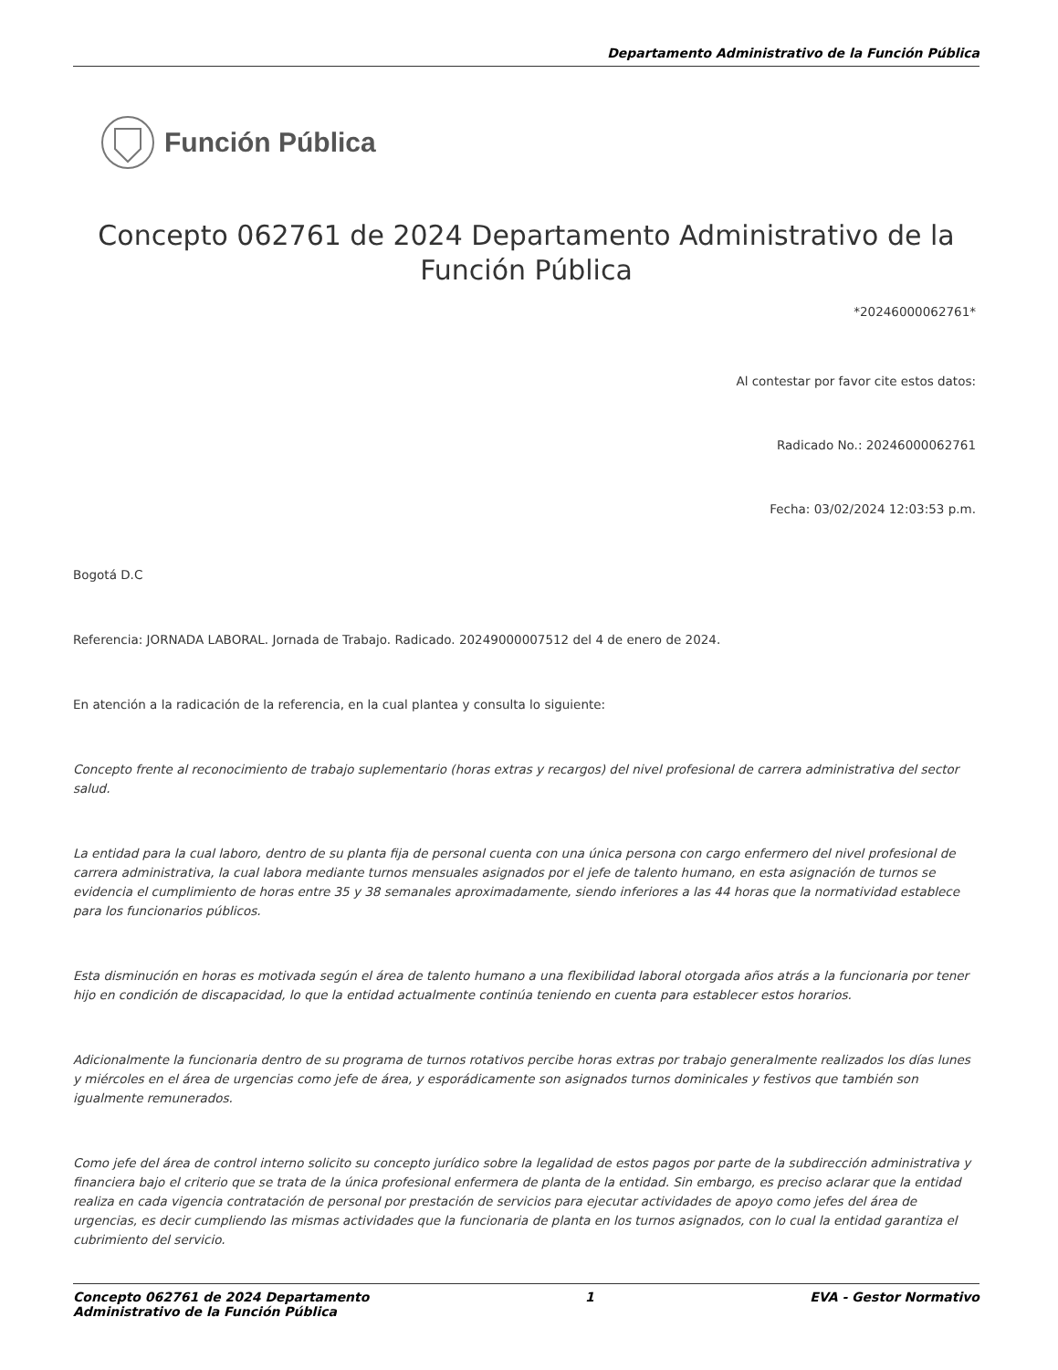Departamento Administrativo de la Función Pública
Función Pública
Concepto 062761 de 2024 Departamento Administrativo de la Función Pública
*20246000062761*
Al contestar por favor cite estos datos:
Radicado No.: 20246000062761
Fecha: 03/02/2024 12:03:53 p.m.
Bogotá D.C
Referencia: JORNADA LABORAL. Jornada de Trabajo. Radicado. 20249000007512 del 4 de enero de 2024.
En atención a la radicación de la referencia, en la cual plantea y consulta lo siguiente:
Concepto frente al reconocimiento de trabajo suplementario (horas extras y recargos) del nivel profesional de carrera administrativa del sector salud.
La entidad para la cual laboro, dentro de su planta fija de personal cuenta con una única persona con cargo enfermero del nivel profesional de carrera administrativa, la cual labora mediante turnos mensuales asignados por el jefe de talento humano, en esta asignación de turnos se evidencia el cumplimiento de horas entre 35 y 38 semanales aproximadamente, siendo inferiores a las 44 horas que la normatividad establece para los funcionarios públicos.
Esta disminución en horas es motivada según el área de talento humano a una flexibilidad laboral otorgada años atrás a la funcionaria por tener hijo en condición de discapacidad, lo que la entidad actualmente continúa teniendo en cuenta para establecer estos horarios.
Adicionalmente la funcionaria dentro de su programa de turnos rotativos percibe horas extras por trabajo generalmente realizados los días lunes y miércoles en el área de urgencias como jefe de área, y esporádicamente son asignados turnos dominicales y festivos que también son igualmente remunerados.
Como jefe del área de control interno solicito su concepto jurídico sobre la legalidad de estos pagos por parte de la subdirección administrativa y financiera bajo el criterio que se trata de la única profesional enfermera de planta de la entidad. Sin embargo, es preciso aclarar que la entidad realiza en cada vigencia contratación de personal por prestación de servicios para ejecutar actividades de apoyo como jefes del área de urgencias, es decir cumpliendo las mismas actividades que la funcionaria de planta en los turnos asignados, con lo cual la entidad garantiza el cubrimiento del servicio.
Concepto 062761 de 2024 Departamento
Administrativo de la Función Pública
1 EVA - Gestor Normativo